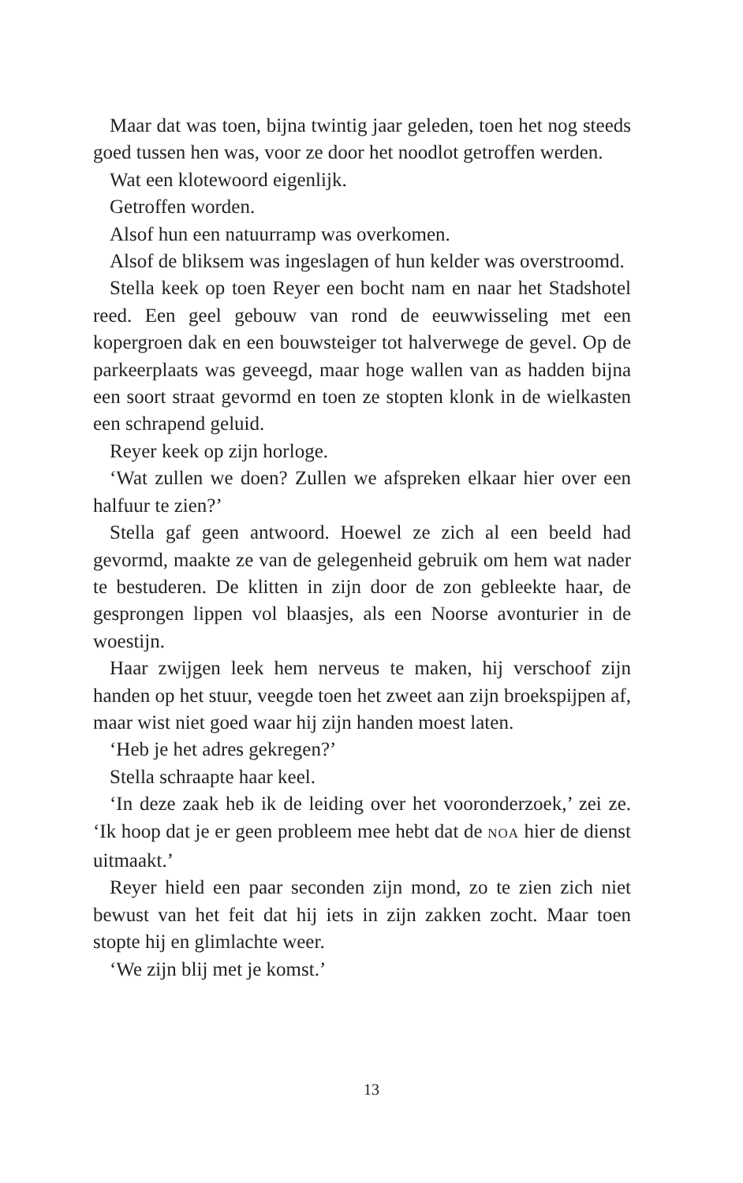Maar dat was toen, bijna twintig jaar geleden, toen het nog steeds goed tussen hen was, voor ze door het noodlot getroffen werden.
Wat een klotewoord eigenlijk.
Getroffen worden.
Alsof hun een natuurramp was overkomen.
Alsof de bliksem was ingeslagen of hun kelder was overstroomd.
Stella keek op toen Reyer een bocht nam en naar het Stadshotel reed. Een geel gebouw van rond de eeuwwisseling met een kopergroen dak en een bouwsteiger tot halverwege de gevel. Op de parkeerplaats was geveegd, maar hoge wallen van as hadden bijna een soort straat gevormd en toen ze stopten klonk in de wielkasten een schrapend geluid.
Reyer keek op zijn horloge.
‘Wat zullen we doen? Zullen we afspreken elkaar hier over een halfuur te zien?’
Stella gaf geen antwoord. Hoewel ze zich al een beeld had gevormd, maakte ze van de gelegenheid gebruik om hem wat nader te bestuderen. De klitten in zijn door de zon gebleekte haar, de gesprongen lippen vol blaasjes, als een Noorse avonturier in de woestijn.
Haar zwijgen leek hem nerveus te maken, hij verschoof zijn handen op het stuur, veegde toen het zweet aan zijn broekspijpen af, maar wist niet goed waar hij zijn handen moest laten.
‘Heb je het adres gekregen?’
Stella schraapte haar keel.
‘In deze zaak heb ik de leiding over het vooronderzoek,’ zei ze. ‘Ik hoop dat je er geen probleem mee hebt dat de NOA hier de dienst uitmaakt.’
Reyer hield een paar seconden zijn mond, zo te zien zich niet bewust van het feit dat hij iets in zijn zakken zocht. Maar toen stopte hij en glimlachte weer.
‘We zijn blij met je komst.’
13